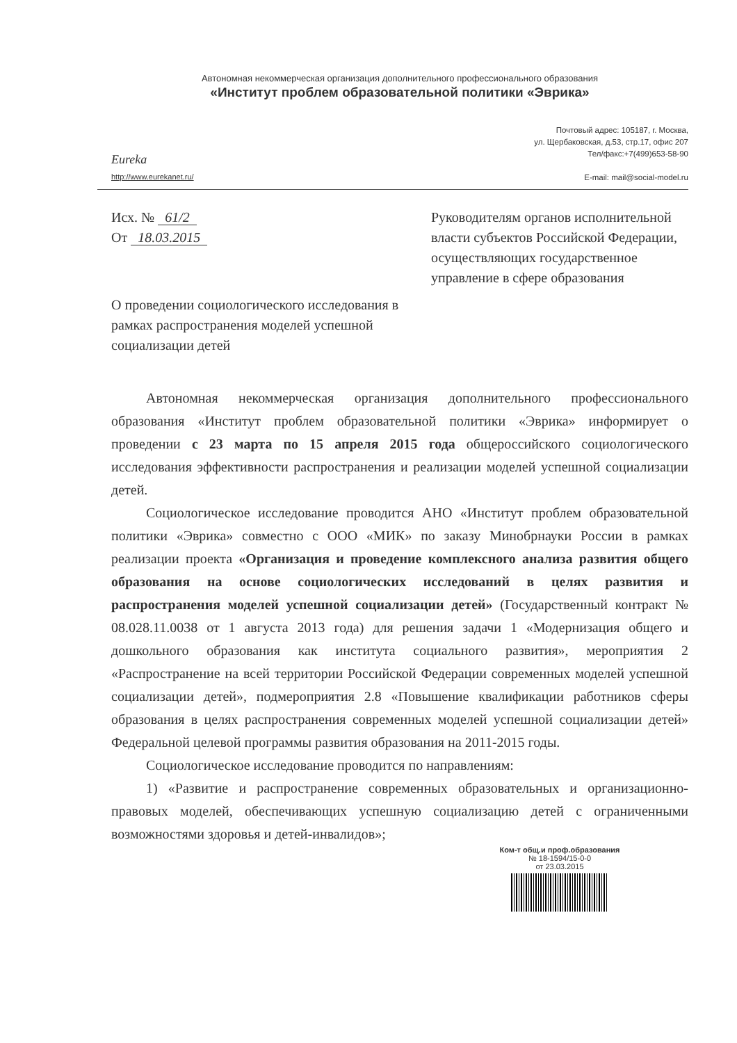Автономная некоммерческая организация дополнительного профессионального образования
«Институт проблем образовательной политики «Эврика»
Eureka
http://www.eurekanet.ru/
Почтовый адрес: 105187, г. Москва,
ул. Щербаковская, д.53, стр.17, офис 207
Тел/факс:+7(499)653-58-90
E-mail: mail@social-model.ru
Исх. № 61/2
От 18.03.2015
Руководителям органов исполнительной власти субъектов Российской Федерации, осуществляющих государственное управление в сфере образования
О проведении социологического исследования в рамках распространения моделей успешной социализации детей
Автономная некоммерческая организация дополнительного профессионального образования «Институт проблем образовательной политики «Эврика» информирует о проведении с 23 марта по 15 апреля 2015 года общероссийского социологического исследования эффективности распространения и реализации моделей успешной социализации детей.
Социологическое исследование проводится АНО «Институт проблем образовательной политики «Эврика» совместно с ООО «МИК» по заказу Минобрнауки России в рамках реализации проекта «Организация и проведение комплексного анализа развития общего образования на основе социологических исследований в целях развития и распространения моделей успешной социализации детей» (Государственный контракт № 08.028.11.0038 от 1 августа 2013 года) для решения задачи 1 «Модернизация общего и дошкольного образования как института социального развития», мероприятия 2 «Распространение на всей территории Российской Федерации современных моделей успешной социализации детей», подмероприятия 2.8 «Повышение квалификации работников сферы образования в целях распространения современных моделей успешной социализации детей» Федеральной целевой программы развития образования на 2011-2015 годы.
Социологическое исследование проводится по направлениям:
1) «Развитие и распространение современных образовательных и организационно-правовых моделей, обеспечивающих успешную социализацию детей с ограниченными возможностями здоровья и детей-инвалидов»;
Ком-т общ.и проф.образования
№ 18-1594/15-0-0
от 23.03.2015